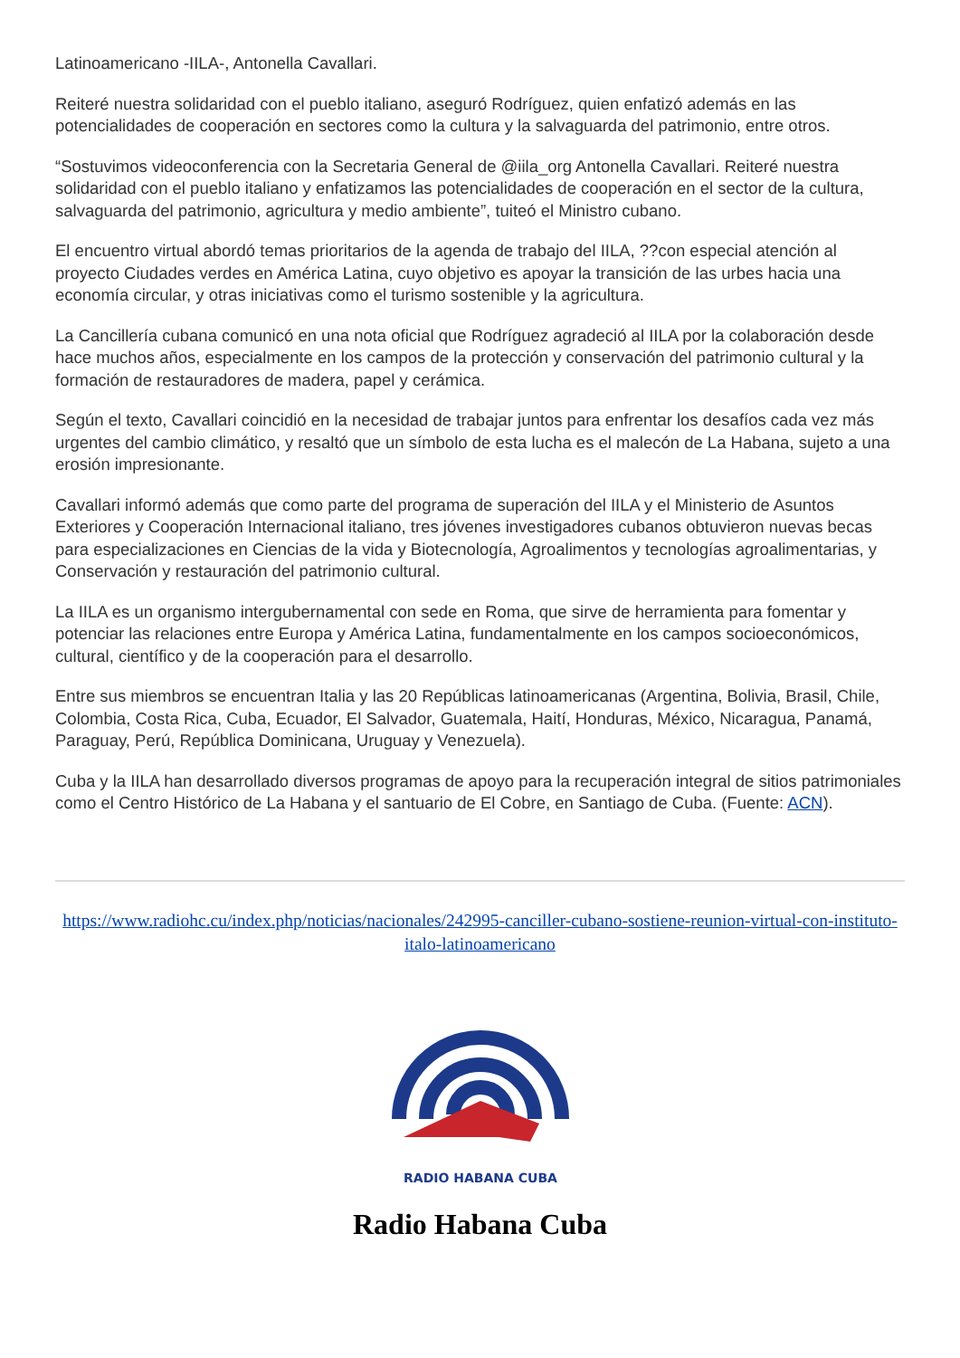Latinoamericano -IILA-, Antonella Cavallari.
Reiteré nuestra solidaridad con el pueblo italiano, aseguró Rodríguez, quien enfatizó además en las potencialidades de cooperación en sectores como la cultura y la salvaguarda del patrimonio, entre otros.
“Sostuvimos videoconferencia con la Secretaria General de @iila_org Antonella Cavallari. Reiteré nuestra solidaridad con el pueblo italiano y enfatizamos las potencialidades de cooperación en el sector de la cultura, salvaguarda del patrimonio, agricultura y medio ambiente”, tuiteó el Ministro cubano.
El encuentro virtual abordó temas prioritarios de la agenda de trabajo del IILA, ??con especial atención al proyecto Ciudades verdes en América Latina, cuyo objetivo es apoyar la transición de las urbes hacia una economía circular, y otras iniciativas como el turismo sostenible y la agricultura.
La Cancillería cubana comunicó en una nota oficial que Rodríguez agradeció al IILA por la colaboración desde hace muchos años, especialmente en los campos de la protección y conservación del patrimonio cultural y la formación de restauradores de madera, papel y cerámica.
Según el texto, Cavallari coincidió en la necesidad de trabajar juntos para enfrentar los desafíos cada vez más urgentes del cambio climático, y resaltó que un símbolo de esta lucha es el malecón de La Habana, sujeto a una erosión impresionante.
Cavallari informó además que como parte del programa de superación del IILA y el Ministerio de Asuntos Exteriores y Cooperación Internacional italiano, tres jóvenes investigadores cubanos obtuvieron nuevas becas para especializaciones en Ciencias de la vida y Biotecnología, Agroalimentos y tecnologías agroalimentarias, y Conservación y restauración del patrimonio cultural.
La IILA es un organismo intergubernamental con sede en Roma, que sirve de herramienta para fomentar y potenciar las relaciones entre Europa y América Latina, fundamentalmente en los campos socioeconómicos, cultural, científico y de la cooperación para el desarrollo.
Entre sus miembros se encuentran Italia y las 20 Repúblicas latinoamericanas (Argentina, Bolivia, Brasil, Chile, Colombia, Costa Rica, Cuba, Ecuador, El Salvador, Guatemala, Haití, Honduras, México, Nicaragua, Panamá, Paraguay, Perú, República Dominicana, Uruguay y Venezuela).
Cuba y la IILA han desarrollado diversos programas de apoyo para la recuperación integral de sitios patrimoniales como el Centro Histórico de La Habana y el santuario de El Cobre, en Santiago de Cuba. (Fuente: ACN).
https://www.radiohc.cu/index.php/noticias/nacionales/242995-canciller-cubano-sostiene-reunion-virtual-con-instituto-italo-latinoamericano
RADIO HABANA CUBA
Radio Habana Cuba